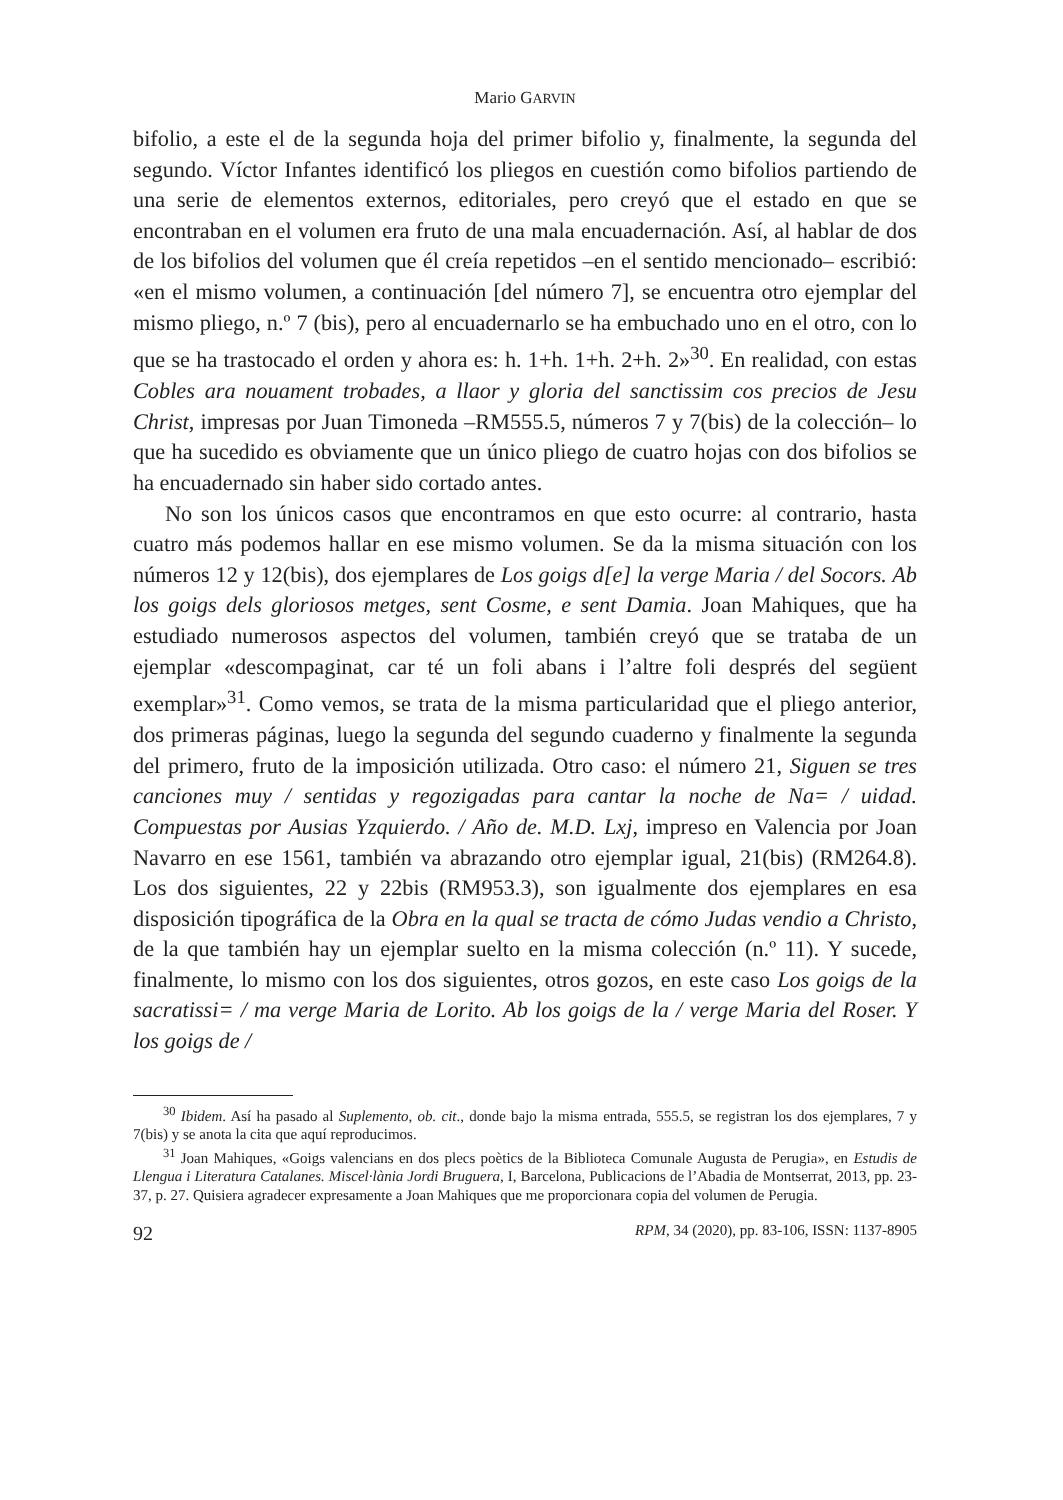Mario GARVIN
bifolio, a este el de la segunda hoja del primer bifolio y, finalmente, la segunda del segundo. Víctor Infantes identificó los pliegos en cuestión como bifolios partiendo de una serie de elementos externos, editoriales, pero creyó que el estado en que se encontraban en el volumen era fruto de una mala encuadernación. Así, al hablar de dos de los bifolios del volumen que él creía repetidos –en el sentido mencionado– escribió: «en el mismo volumen, a continuación [del número 7], se encuentra otro ejemplar del mismo pliego, n.º 7 (bis), pero al encuadernarlo se ha embuchado uno en el otro, con lo que se ha trastocado el orden y ahora es: h. 1+h. 1+h. 2+h. 2»<sup>30</sup>. En realidad, con estas Cobles ara nouament trobades, a llaor y gloria del sanctissim cos precios de Jesu Christ, impresas por Juan Timoneda –RM555.5, números 7 y 7(bis) de la colección– lo que ha sucedido es obviamente que un único pliego de cuatro hojas con dos bifolios se ha encuadernado sin haber sido cortado antes.
No son los únicos casos que encontramos en que esto ocurre: al contrario, hasta cuatro más podemos hallar en ese mismo volumen. Se da la misma situación con los números 12 y 12(bis), dos ejemplares de Los goigs d[e] la verge Maria / del Socors. Ab los goigs dels gloriosos metges, sent Cosme, e sent Damia. Joan Mahiques, que ha estudiado numerosos aspectos del volumen, también creyó que se trataba de un ejemplar «descompaginat, car té un foli abans i l’altre foli després del següent exemplar»<sup>31</sup>. Como vemos, se trata de la misma particularidad que el pliego anterior, dos primeras páginas, luego la segunda del segundo cuaderno y finalmente la segunda del primero, fruto de la imposición utilizada. Otro caso: el número 21, Siguen se tres canciones muy / sentidas y regozigadas para cantar la noche de Na= / uidad. Compuestas por Ausias Yzquierdo. / Año de. M.D. Lxj, impreso en Valencia por Joan Navarro en ese 1561, también va abrazando otro ejemplar igual, 21(bis) (RM264.8). Los dos siguientes, 22 y 22bis (RM953.3), son igualmente dos ejemplares en esa disposición tipográfica de la Obra en la qual se tracta de cómo Judas vendio a Christo, de la que también hay un ejemplar suelto en la misma colección (n.º 11). Y sucede, finalmente, lo mismo con los dos siguientes, otros gozos, en este caso Los goigs de la sacratissi= / ma verge Maria de Lorito. Ab los goigs de la / verge Maria del Roser. Y los goigs de /
<sup>30</sup> Ibidem. Así ha pasado al Suplemento, ob. cit., donde bajo la misma entrada, 555.5, se registran los dos ejemplares, 7 y 7(bis) y se anota la cita que aquí reproducimos.
<sup>31</sup> Joan Mahiques, «Goigs valencians en dos plecs poètics de la Biblioteca Comunale Augusta de Perugia», en Estudis de Llengua i Literatura Catalanes. Miscel·lània Jordi Bruguera, I, Barcelona, Publicacions de l’Abadia de Montserrat, 2013, pp. 23-37, p. 27. Quisiera agradecer expresamente a Joan Mahiques que me proporcionara copia del volumen de Perugia.
92 RPM, 34 (2020), pp. 83-106, ISSN: 1137-8905